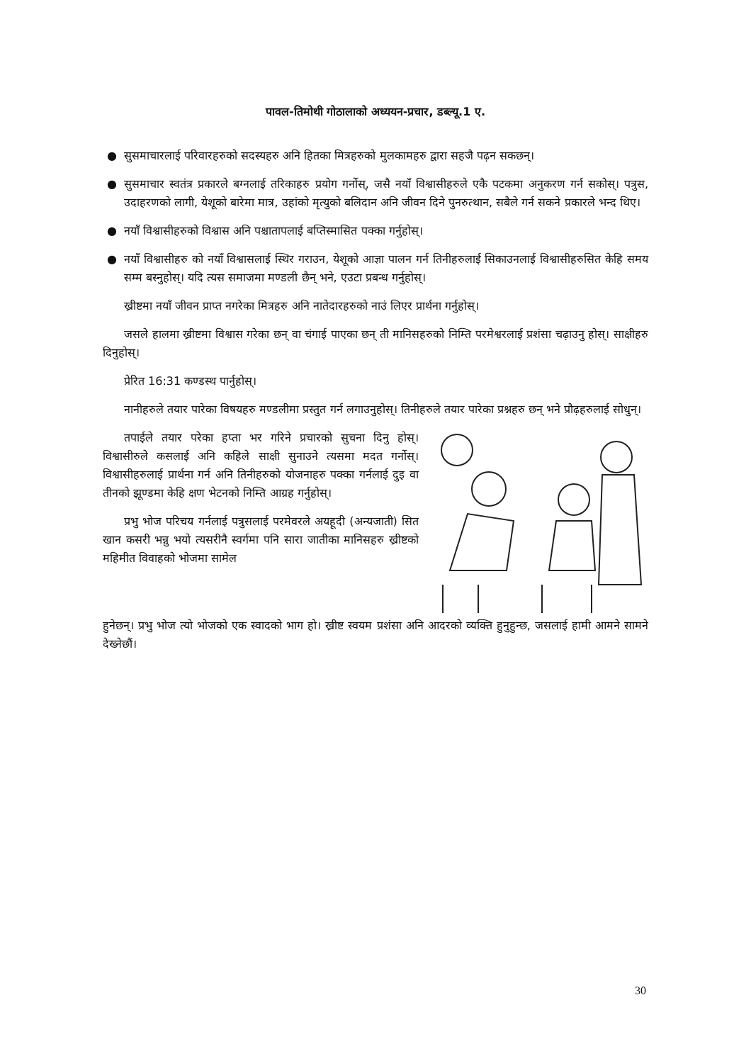पावल-तिमोथी गोठालाको अध्ययन-प्रचार, डब्ल्यू.1 ए.
● सुसमाचारलाई परिवारहरुको सदस्यहरु अनि हितका मित्रहरुको मुलकामहरु द्वारा सहजै पढ़न सकछन्।
● सुसमाचार स्वतंत्र प्रकारले बग्नलाई तरिकाहरु प्रयोग गर्नोस्, जसै नयाँ विश्वासीहरुले एकै पटकमा अनुकरण गर्न सकोस्। पत्रुस, उदाहरणको लागी, येशूको बारेमा मात्र, उहांको मृत्युको बलिदान अनि जीवन दिने पुनरुत्थान, सबैले गर्न सकने प्रकारले भन्द थिए।
● नयाँ विश्वासीहरुको विश्वास अनि पश्चातापलाई बप्तिस्मासित पक्का गर्नुहोस्।
● नयाँ विश्वासीहरु को नयाँ विश्वासलाई स्थिर गराउन, येशूको आज्ञा पालन गर्न तिनीहरुलाई सिकाउनलाई विश्वासीहरुसित केहि समय सम्म बस्नुहोस्। यदि त्यस समाजमा मण्डली छैन् भने, एउटा प्रबन्ध गर्नुहोस्।
ख्रीष्टमा नयाँ जीवन प्राप्त नगरेका मित्रहरु अनि नातेदारहरुको नाउं लिएर प्रार्थना गर्नुहोस्।
जसले हालमा ख्रीष्टमा विश्वास गरेका छन् वा चंगाई पाएका छन् ती मानिसहरुको निम्ति परमेश्वरलाई प्रशंसा चढ़ाउनु होस्। साक्षीहरु दिनुहोस्।
प्रेरित 16:31 कण्डस्थ पार्नुहोस्।
नानीहरुले तयार पारेका विषयहरु मण्डलीमा प्रस्तुत गर्न लगाउनुहोस्। तिनीहरुले तयार पारेका प्रश्नहरु छन् भने प्रौढ़हरुलाई सोधुन्।
तपाईले तयार परेका हप्ता भर गरिने प्रचारको सुचना दिनु होस्। विश्वासीरुले कसलाई अनि कहिले साक्षी सुनाउने त्यसमा मदत गर्नोस्। विश्वासीहरुलाई प्रार्थना गर्न अनि तिनीहरुको योजनाहरु पक्का गर्नलाई दुइ वा तीनको झूण्डमा केहि क्षण भेटनको निम्ति आग्रह गर्नुहोस्।
प्रभु भोज परिचय गर्नलाई पत्रुसलाई परमेवरले अयहूदी (अन्यजाती) सित खान कसरी भन्नु भयो त्यसरीनै स्वर्गमा पनि सारा जातीका मानिसहरु ख्रीष्टको महिमीत विवाहको भोजमा सामेल
हुनेछन्। प्रभु भोज त्यो भोजको एक स्वादको भाग हो। ख्रीष्ट स्वयम प्रशंसा अनि आदरको व्यक्ति हुनुहुन्छ, जसलाई हामी आमने सामने देख्नेछौं।
30